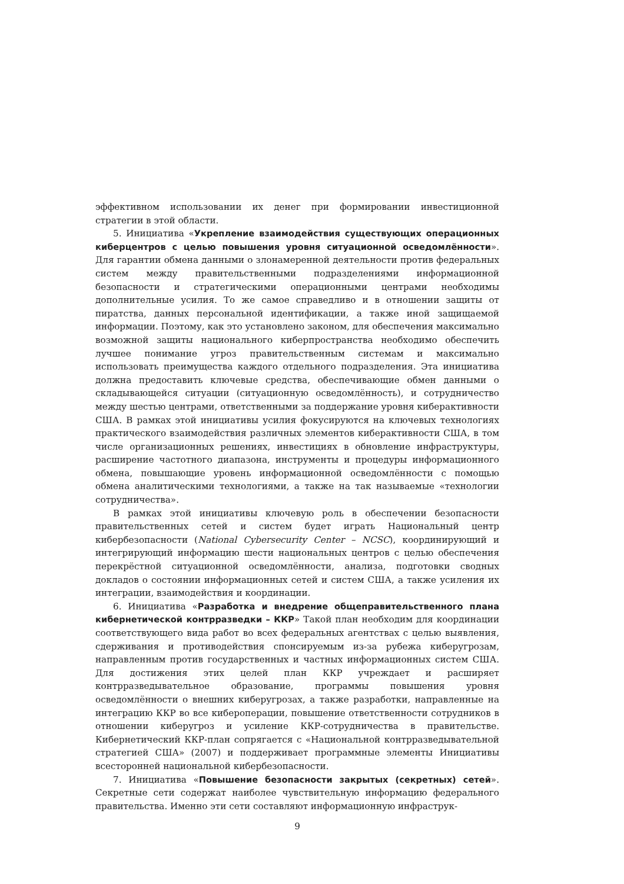эффективном использовании их денег при формировании инвестиционной стратегии в этой области.
5. Инициатива «Укрепление взаимодействия существующих операционных киберцентров с целью повышения уровня ситуационной осведомлённости». Для гарантии обмена данными о злонамеренной деятельности против федеральных систем между правительственными подразделениями информационной безопасности и стратегическими операционными центрами необходимы дополнительные усилия. То же самое справедливо и в отношении защиты от пиратства, данных персональной идентификации, а также иной защищаемой информации. Поэтому, как это установлено законом, для обеспечения максимально возможной защиты национального киберпространства необходимо обеспечить лучшее понимание угроз правительственным системам и максимально использовать преимущества каждого отдельного подразделения. Эта инициатива должна предоставить ключевые средства, обеспечивающие обмен данными о складывающейся ситуации (ситуационную осведомлённость), и сотрудничество между шестью центрами, ответственными за поддержание уровня киберактивности США. В рамках этой инициативы усилия фокусируются на ключевых технологиях практического взаимодействия различных элементов киберактивности США, в том числе организационных решениях, инвестициях в обновление инфраструктуры, расширение частотного диапазона, инструменты и процедуры информационного обмена, повышающие уровень информационной осведомлённости с помощью обмена аналитическими технологиями, а также на так называемые «технологии сотрудничества».
В рамках этой инициативы ключевую роль в обеспечении безопасности правительственных сетей и систем будет играть Национальный центр кибербезопасности (National Cybersecurity Center – NCSC), координирующий и интегрирующий информацию шести национальных центров с целью обеспечения перекрёстной ситуационной осведомлённости, анализа, подготовки сводных докладов о состоянии информационных сетей и систем США, а также усиления их интеграции, взаимодействия и координации.
6. Инициатива «Разработка и внедрение общеправительственного плана кибернетической контрразведки – ККР» Такой план необходим для координации соответствующего вида работ во всех федеральных агентствах с целью выявления, сдерживания и противодействия спонсируемым из-за рубежа киберугрозам, направленным против государственных и частных информационных систем США. Для достижения этих целей план ККР учреждает и расширяет контрразведывательное образование, программы повышения уровня осведомлённости о внешних киберугрозах, а также разработки, направленные на интеграцию ККР во все кибероперации, повышение ответственности сотрудников в отношении киберугроз и усиление ККР-сотрудничества в правительстве. Кибернетический ККР-план сопрягается с «Национальной контрразведывательной стратегией США» (2007) и поддерживает программные элементы Инициативы всесторонней национальной кибербезопасности.
7. Инициатива «Повышение безопасности закрытых (секретных) сетей». Секретные сети содержат наиболее чувствительную информацию федерального правительства. Именно эти сети составляют информационную инфраструк-
9